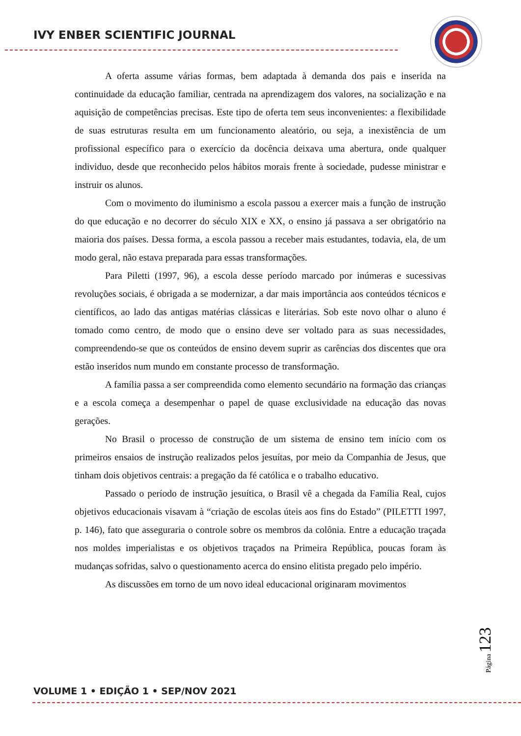IVY ENBER SCIENTIFIC JOURNAL
A oferta assume várias formas, bem adaptada à demanda dos pais e inserida na continuidade da educação familiar, centrada na aprendizagem dos valores, na socialização e na aquisição de competências precisas. Este tipo de oferta tem seus inconvenientes: a flexibilidade de suas estruturas resulta em um funcionamento aleatório, ou seja, a inexistência de um profissional específico para o exercício da docência deixava uma abertura, onde qualquer individuo, desde que reconhecido pelos hábitos morais frente à sociedade, pudesse ministrar e instruir os alunos.
Com o movimento do iluminismo a escola passou a exercer mais a função de instrução do que educação e no decorrer do século XIX e XX, o ensino já passava a ser obrigatório na maioria dos países. Dessa forma, a escola passou a receber mais estudantes, todavia, ela, de um modo geral, não estava preparada para essas transformações.
Para Piletti (1997, 96), a escola desse período marcado por inúmeras e sucessivas revoluções sociais, é obrigada a se modernizar, a dar mais importância aos conteúdos técnicos e científicos, ao lado das antigas matérias clássicas e literárias. Sob este novo olhar o aluno é tomado como centro, de modo que o ensino deve ser voltado para as suas necessidades, compreendendo-se que os conteúdos de ensino devem suprir as carências dos discentes que ora estão inseridos num mundo em constante processo de transformação.
A família passa a ser compreendida como elemento secundário na formação das crianças e a escola começa a desempenhar o papel de quase exclusividade na educação das novas gerações.
No Brasil o processo de construção de um sistema de ensino tem início com os primeiros ensaios de instrução realizados pelos jesuítas, por meio da Companhia de Jesus, que tinham dois objetivos centrais: a pregação da fé católica e o trabalho educativo.
Passado o período de instrução jesuítica, o Brasil vê a chegada da Família Real, cujos objetivos educacionais visavam à “criação de escolas úteis aos fins do Estado” (PILETTI 1997, p. 146), fato que asseguraria o controle sobre os membros da colônia. Entre a educação traçada nos moldes imperialistas e os objetivos traçados na Primeira República, poucas foram às mudanças sofridas, salvo o questionamento acerca do ensino elitista pregado pelo império.
As discussões em torno de um novo ideal educacional originaram movimentos
Página 123
VOLUME 1 • EDIÇÃO 1 • SEP/NOV 2021